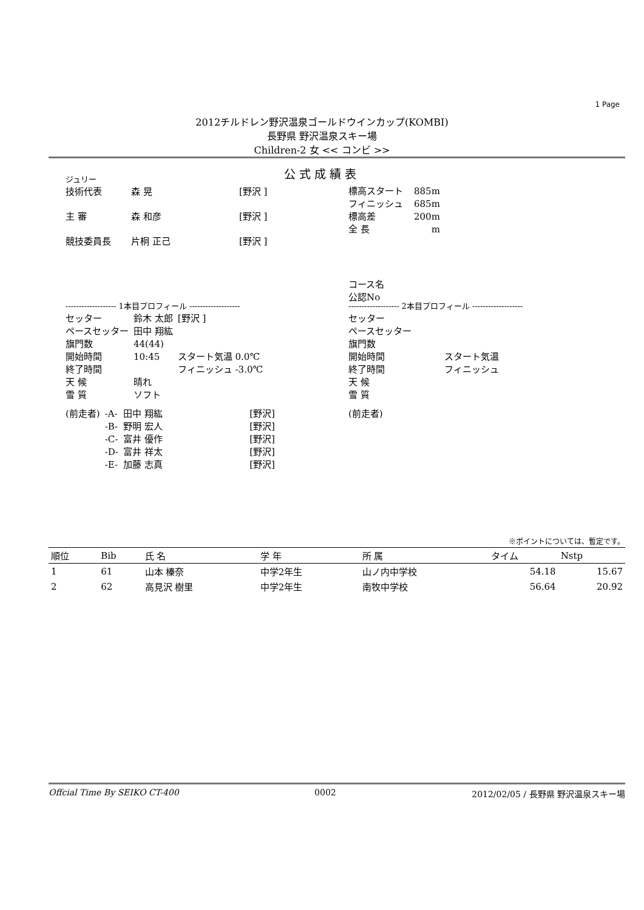1 Page
2012チルドレン野沢温泉ゴールドウインカップ(KOMBI)
長野県 野沢温泉スキー場
Children-2 女 << コンビ >>
公式成績表
ジュリー
| 技術代表 | 森 晃 | [野沢 ] |
| 主 審 | 森 和彦 | [野沢 ] |
| 競技委員長 | 片桐 正己 | [野沢 ] |
| 標高スタート | 885m |
| フィニッシュ | 685m |
| 標高差 | 200m |
| 全 長 | m |
コース名
公認No
------------------- 1本目プロフィール -------------------
| セッター | 鈴木 太郎 | [野沢 ] |
| ペースセッター | 田中 翔紘 | |
| 旗門数 | 44(44) | |
| 開始時間 | 10:45 | スタート気温 0.0℃ |
| 終了時間 | | フィニッシュ -3.0℃ |
| 天 候 | 晴れ | |
| 雪 質 | ソフト | |
| (前走者) | -A- | 田中 翔紘 | [野沢] |
| | -B- | 野明 宏人 | [野沢] |
| | -C- | 富井 優作 | [野沢] |
| | -D- | 富井 祥太 | [野沢] |
| | -E- | 加藤 志真 | [野沢] |
------------------- 2本目プロフィール -------------------
| セッター | |
| ペースセッター | |
| 旗門数 | |
| 開始時間 | スタート気温 |
| 終了時間 | フィニッシュ |
| 天 候 | |
| 雪 質 | |
| (前走者) | |
※ポイントについては、暫定です。
| 順位 | Bib | 氏 名 | 学 年 | 所 属 | タイム | Nstp |
| --- | --- | --- | --- | --- | --- | --- |
| 1 | 61 | 山本 榛奈 | 中学2年生 | 山ノ内中学校 | 54.18 | 15.67 |
| 2 | 62 | 高見沢 樹里 | 中学2年生 | 南牧中学校 | 56.64 | 20.92 |
Offcial Time By SEIKO CT-400 0002 2012/02/05 / 長野県 野沢温泉スキー場